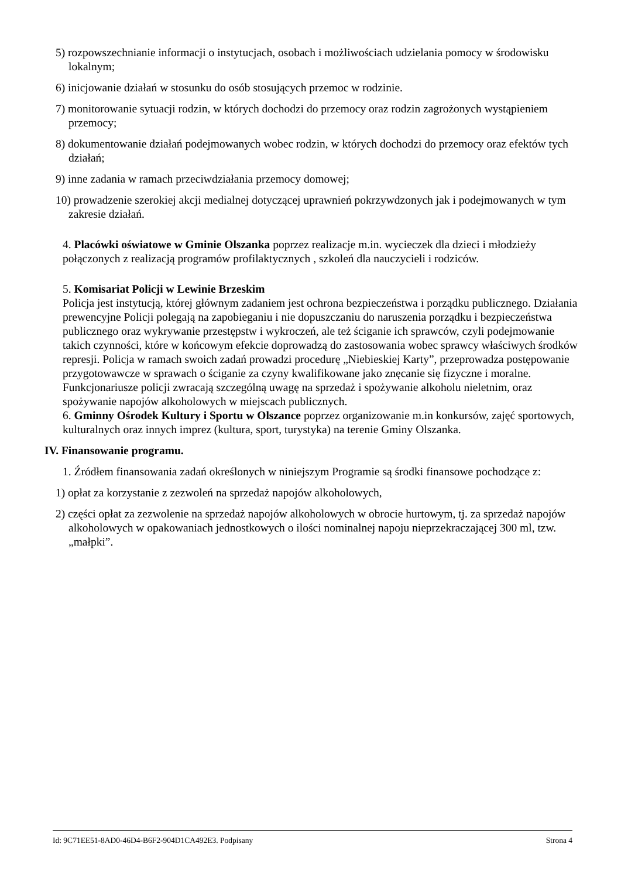5) rozpowszechnianie informacji o instytucjach, osobach i możliwościach udzielania pomocy w środowisku lokalnym;
6) inicjowanie działań w stosunku do osób stosujących przemoc w rodzinie.
7) monitorowanie sytuacji rodzin, w których dochodzi do przemocy oraz rodzin zagrożonych wystąpieniem przemocy;
8) dokumentowanie działań podejmowanych wobec rodzin, w których dochodzi do przemocy oraz efektów tych działań;
9) inne zadania w ramach przeciwdziałania przemocy domowej;
10) prowadzenie szerokiej akcji medialnej dotyczącej uprawnień pokrzywdzonych jak i podejmowanych w tym zakresie działań.
4. Placówki oświatowe w Gminie Olszanka poprzez realizacje m.in. wycieczek dla dzieci i młodzieży połączonych z realizacją programów profilaktycznych , szkoleń dla nauczycieli i rodziców.
5. Komisariat Policji w Lewinie Brzeskim
Policja jest instytucją, której głównym zadaniem jest ochrona bezpieczeństwa i porządku publicznego. Działania prewencyjne Policji polegają na zapobieganiu i nie dopuszczaniu do naruszenia porządku i bezpieczeństwa publicznego oraz wykrywanie przestępstw i wykroczeń, ale też ściganie ich sprawców, czyli podejmowanie takich czynności, które w końcowym efekcie doprowadzą do zastosowania wobec sprawcy właściwych środków represji. Policja w ramach swoich zadań prowadzi procedurę „Niebieskiej Karty”, przeprowadza postępowanie przygotowawcze w sprawach o ściganie za czyny kwalifikowane jako znęcanie się fizyczne i moralne. Funkcjonariusze policji zwracają szczególną uwagę na sprzedaż i spożywanie alkoholu nieletnim, oraz spożywanie napojów alkoholowych w miejscach publicznych.
6. Gminny Ośrodek Kultury i Sportu w Olszance poprzez organizowanie m.in konkursów, zajęć sportowych, kulturalnych oraz innych imprez (kultura, sport, turystyka) na terenie Gminy Olszanka.
IV. Finansowanie programu.
1. Źródłem finansowania zadań określonych w niniejszym Programie są środki finansowe pochodzące z:
1) opłat za korzystanie z zezwoleń na sprzedaż napojów alkoholowych,
2) części opłat za zezwolenie na sprzedaż napojów alkoholowych w obrocie hurtowym, tj. za sprzedaż napojów alkoholowych w opakowaniach jednostkowych o ilości nominalnej napoju nieprzekraczającej 300 ml, tzw. „małpki”.
Id: 9C71EE51-8AD0-46D4-B6F2-904D1CA492E3. Podpisany Strona 4